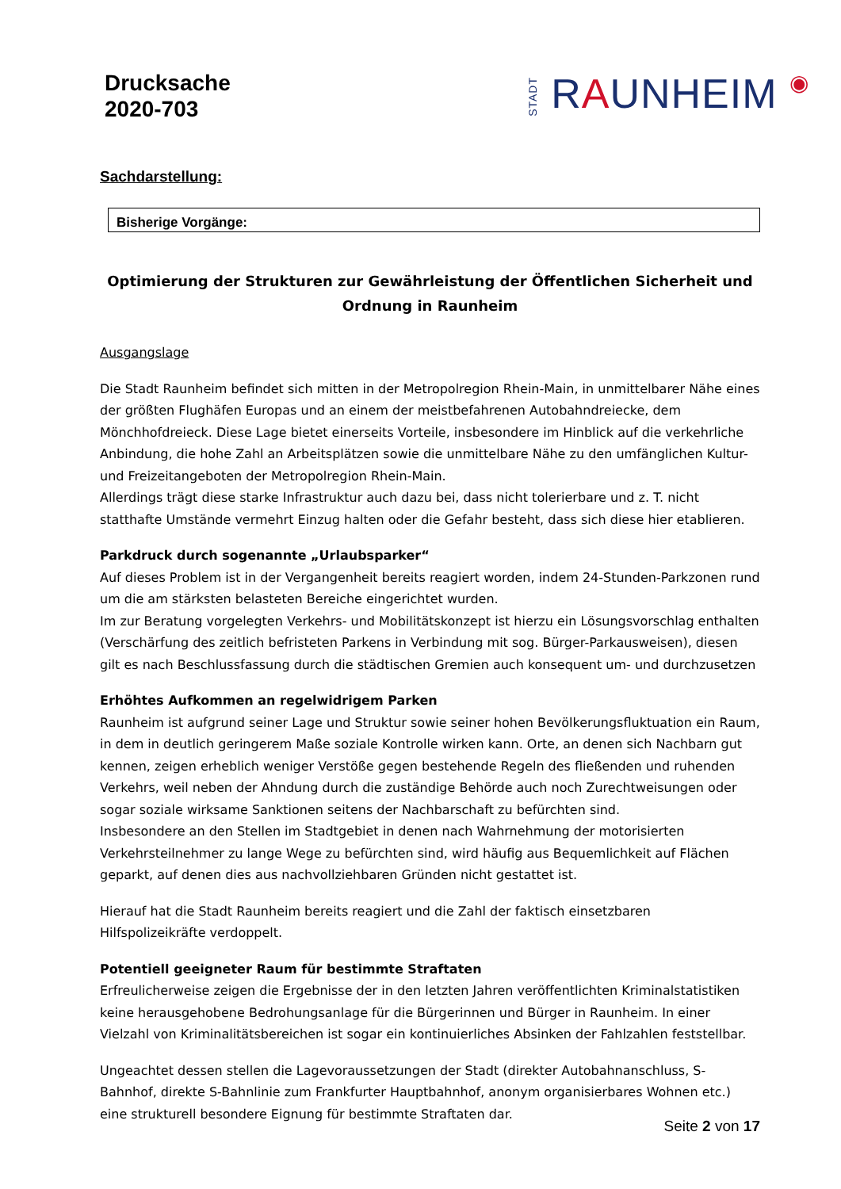Drucksache
2020-703
STADT RAUNHEIM ◉
Sachdarstellung:
Bisherige Vorgänge:
Optimierung der Strukturen zur Gewährleistung der Öffentlichen Sicherheit und Ordnung in Raunheim
Ausgangslage
Die Stadt Raunheim befindet sich mitten in der Metropolregion Rhein-Main, in unmittelbarer Nähe eines der größten Flughäfen Europas und an einem der meistbefahrenen Autobahndreiecke, dem Mönchhofdreieck. Diese Lage bietet einerseits Vorteile, insbesondere im Hinblick auf die verkehrliche Anbindung, die hohe Zahl an Arbeitsplätzen sowie die unmittelbare Nähe zu den umfänglichen Kultur- und Freizeitangeboten der Metropolregion Rhein-Main.
Allerdings trägt diese starke Infrastruktur auch dazu bei, dass nicht tolerierbare und z. T. nicht statthafte Umstände vermehrt Einzug halten oder die Gefahr besteht, dass sich diese hier etablieren.
Parkdruck durch sogenannte „Urlaubsparker“
Auf dieses Problem ist in der Vergangenheit bereits reagiert worden, indem 24-Stunden-Parkzonen rund um die am stärksten belasteten Bereiche eingerichtet wurden.
Im zur Beratung vorgelegten Verkehrs- und Mobilitätskonzept ist hierzu ein Lösungsvorschlag enthalten (Verschärfung des zeitlich befristeten Parkens in Verbindung mit sog. Bürger-Parkausweisen), diesen gilt es nach Beschlussfassung durch die städtischen Gremien auch konsequent um- und durchzusetzen
Erhöhtes Aufkommen an regelwidrigem Parken
Raunheim ist aufgrund seiner Lage und Struktur sowie seiner hohen Bevölkerungsfluktuation ein Raum, in dem in deutlich geringerem Maße soziale Kontrolle wirken kann. Orte, an denen sich Nachbarn gut kennen, zeigen erheblich weniger Verstöße gegen bestehende Regeln des fließenden und ruhenden Verkehrs, weil neben der Ahndung durch die zuständige Behörde auch noch Zurechtweisungen oder sogar soziale wirksame Sanktionen seitens der Nachbarschaft zu befürchten sind.
Insbesondere an den Stellen im Stadtgebiet in denen nach Wahrnehmung der motorisierten Verkehrsteilnehmer zu lange Wege zu befürchten sind, wird häufig aus Bequemlichkeit auf Flächen geparkt, auf denen dies aus nachvollziehbaren Gründen nicht gestattet ist.
Hierauf hat die Stadt Raunheim bereits reagiert und die Zahl der faktisch einsetzbaren Hilfspolizeikräfte verdoppelt.
Potentiell geeigneter Raum für bestimmte Straftaten
Erfreulicherweise zeigen die Ergebnisse der in den letzten Jahren veröffentlichten Kriminalstatistiken keine herausgehobene Bedrohungsanlage für die Bürgerinnen und Bürger in Raunheim. In einer Vielzahl von Kriminalitätsbereichen ist sogar ein kontinuierliches Absinken der Fahlzahlen feststellbar.
Ungeachtet dessen stellen die Lagevoraussetzungen der Stadt (direkter Autobahnanschluss, S-Bahnhof, direkte S-Bahnlinie zum Frankfurter Hauptbahnhof, anonym organisierbares Wohnen etc.) eine strukturell besondere Eignung für bestimmte Straftaten dar.
Seite 2 von 17